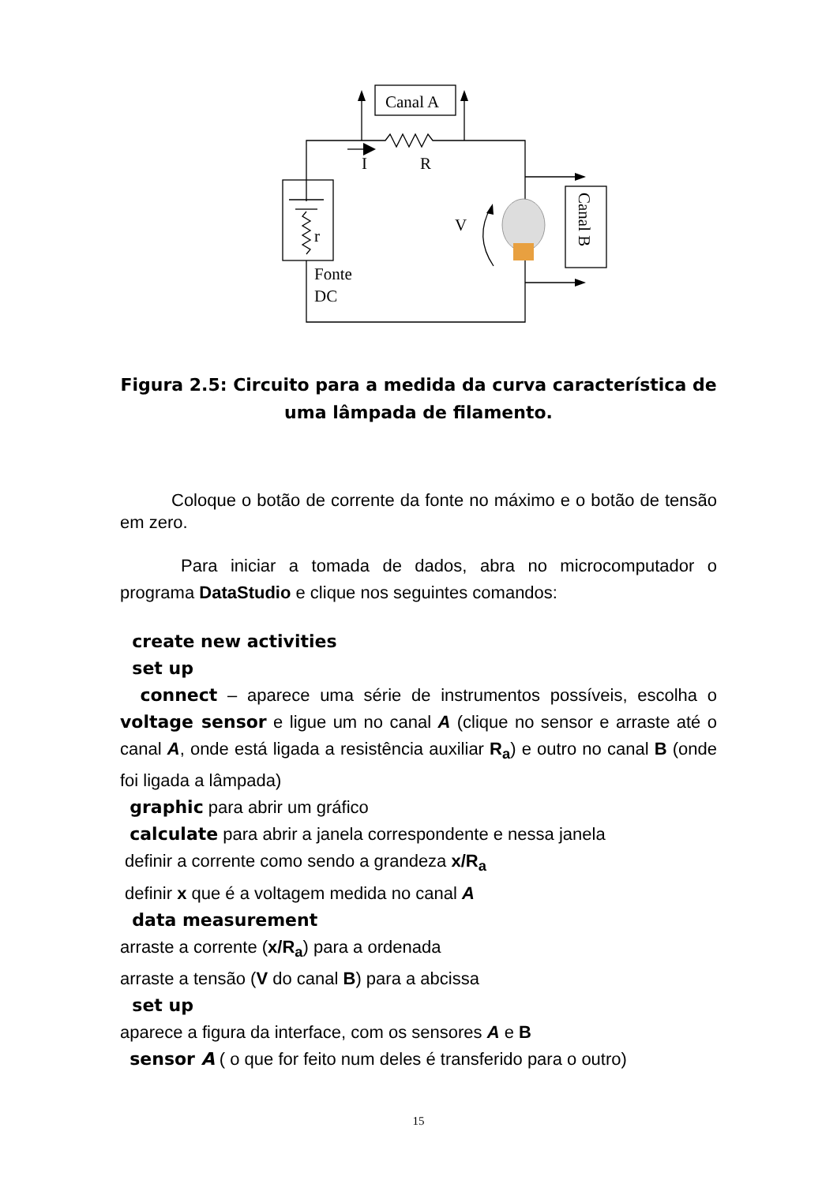Canal A
I
R
r
V
Fonte
DC
Canal B
Figura 2.5: Circuito para a medida da curva característica de uma lâmpada de filamento.
Coloque o botão de corrente da fonte no máximo e o botão de tensão em zero.
Para iniciar a tomada de dados, abra no microcomputador o programa DataStudio e clique nos seguintes comandos:
create new activities
set up
connect – aparece uma série de instrumentos possíveis, escolha o voltage sensor e ligue um no canal A (clique no sensor e arraste até o canal A, onde está ligada a resistência auxiliar R<sub>a</sub>) e outro no canal B (onde foi ligada a lâmpada)
graphic para abrir um gráfico
calculate para abrir a janela correspondente e nessa janela
definir a corrente como sendo a grandeza x/R<sub>a</sub>
definir x que é a voltagem medida no canal A
data measurement
arraste a corrente (x/R<sub>a</sub>) para a ordenada
arraste a tensão (V do canal B) para a abcissa
set up
aparece a figura da interface, com os sensores A e B
sensor A ( o que for feito num deles é transferido para o outro)
15